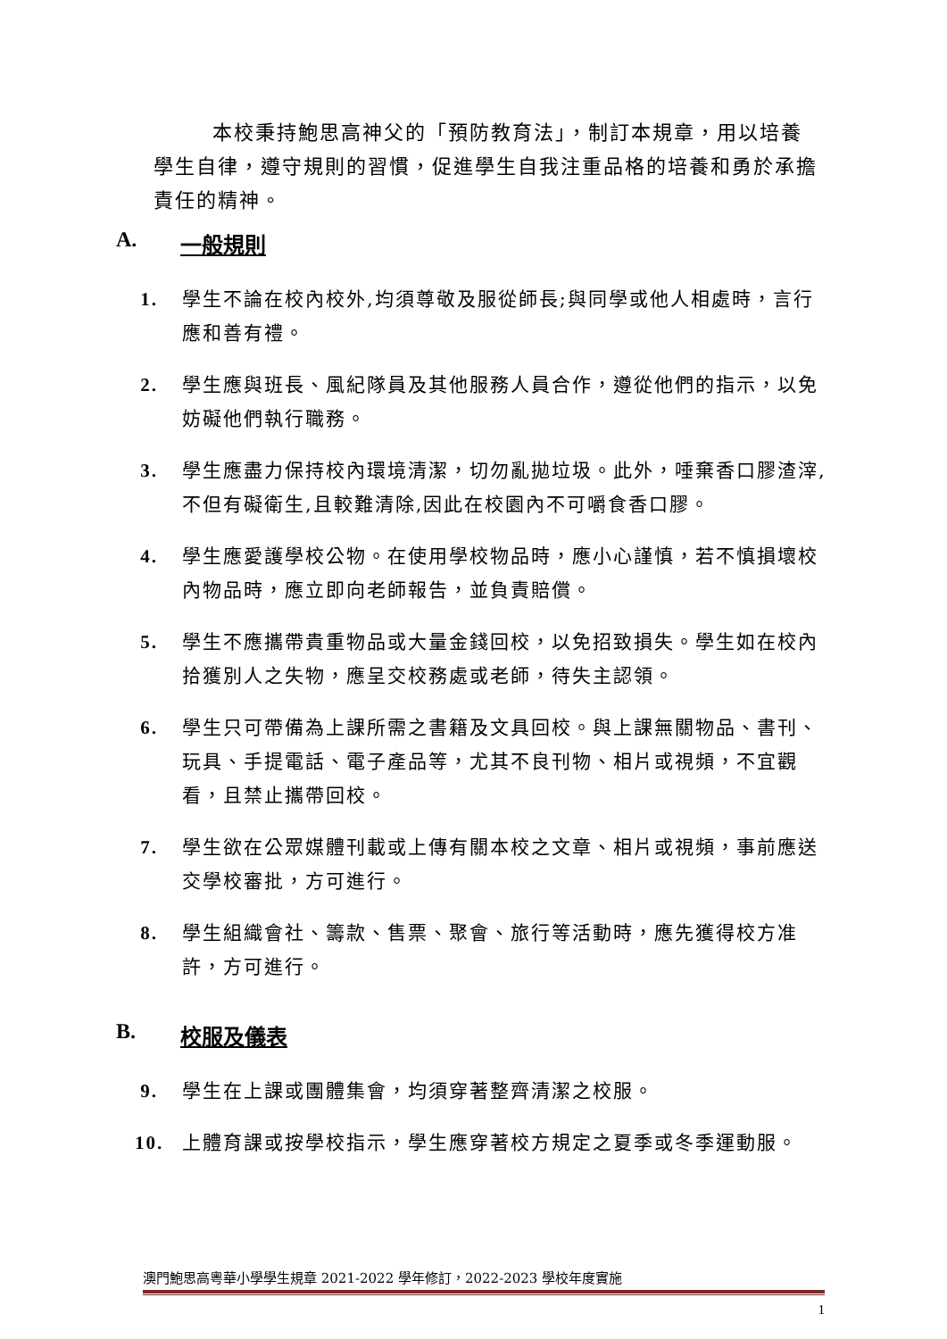本校秉持鮑思高神父的「預防教育法」，制訂本規章，用以培養學生自律，遵守規則的習慣，促進學生自我注重品格的培養和勇於承擔責任的精神。
A. 一般規則
1. 學生不論在校內校外,均須尊敬及服從師長;與同學或他人相處時，言行應和善有禮。
2. 學生應與班長、風紀隊員及其他服務人員合作，遵從他們的指示，以免妨礙他們執行職務。
3. 學生應盡力保持校內環境清潔，切勿亂拋垃圾。此外，唾棄香口膠渣滓,不但有礙衛生,且較難清除,因此在校園內不可嚼食香口膠。
4. 學生應愛護學校公物。在使用學校物品時，應小心謹慎，若不慎損壞校內物品時，應立即向老師報告，並負責賠償。
5. 學生不應攜帶貴重物品或大量金錢回校，以免招致損失。學生如在校內拾獲別人之失物，應呈交校務處或老師，待失主認領。
6. 學生只可帶備為上課所需之書籍及文具回校。與上課無關物品、書刊、玩具、手提電話、電子產品等，尤其不良刊物、相片或視頻，不宜觀看，且禁止攜帶回校。
7. 學生欲在公眾媒體刊載或上傳有關本校之文章、相片或視頻，事前應送交學校審批，方可進行。
8. 學生組織會社、籌款、售票、聚會、旅行等活動時，應先獲得校方准許，方可進行。
B. 校服及儀表
9. 學生在上課或團體集會，均須穿著整齊清潔之校服。
10. 上體育課或按學校指示，學生應穿著校方規定之夏季或冬季運動服。
澳門鮑思高粵華小學學生規章 2021-2022 學年修訂，2022-2023 學校年度實施
1